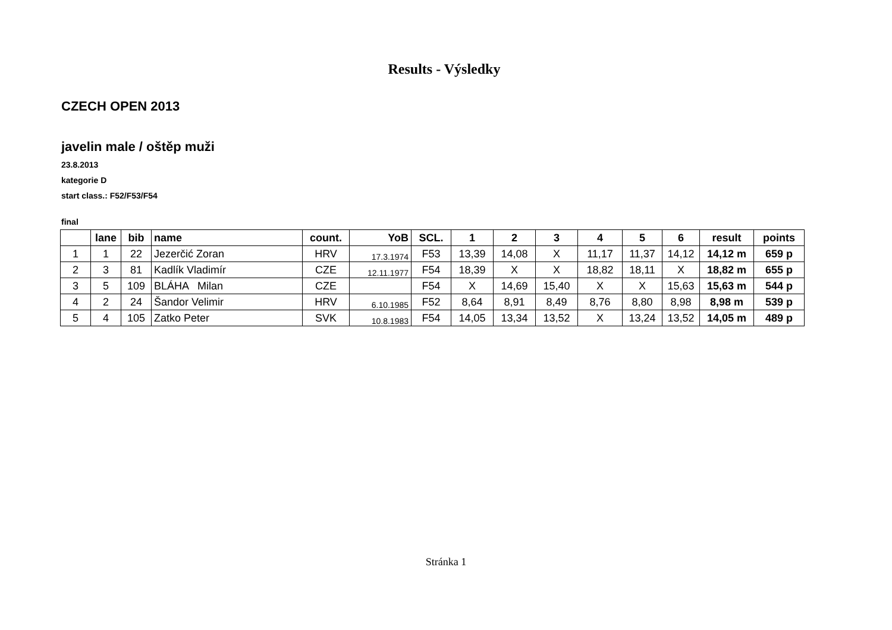Results - Výsledky
CZECH OPEN 2013
javelin male / oštěp muži
23.8.2013
kategorie D
start class.: F52/F53/F54
final
| | lane | bib | name | count. | YoB | SCL. | 1 | 2 | 3 | 4 | 5 | 6 | result | points |
| --- | --- | --- | --- | --- | --- | --- | --- | --- | --- | --- | --- | --- | --- | --- |
| 1 | 1 | 22 | Jezerčić Zoran | HRV | 17.3.1974 | F53 | 13,39 | 14,08 | X | 11,17 | 11,37 | 14,12 | 14,12 m | 659 p |
| 2 | 3 | 81 | Kadlík Vladimír | CZE | 12.11.1977 | F54 | 18,39 | X | X | 18,82 | 18,11 | X | 18,82 m | 655 p |
| 3 | 5 | 109 | BLÁHA Milan | CZE | | F54 | X | 14,69 | 15,40 | X | X | 15,63 | 15,63 m | 544 p |
| 4 | 2 | 24 | Šandor Velimir | HRV | 6.10.1985 | F52 | 8,64 | 8,91 | 8,49 | 8,76 | 8,80 | 8,98 | 8,98 m | 539 p |
| 5 | 4 | 105 | Zatko Peter | SVK | 10.8.1983 | F54 | 14,05 | 13,34 | 13,52 | X | 13,24 | 13,52 | 14,05 m | 489 p |
Stránka 1